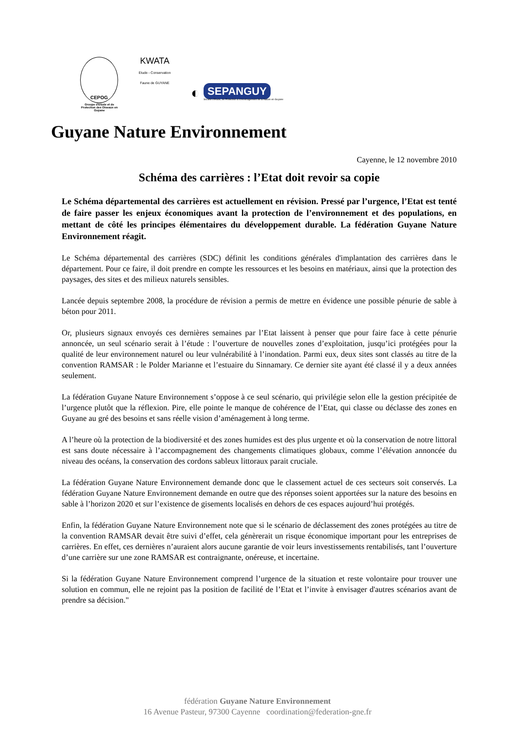CEPOG
Groupe d'Etude et de Protection des Oiseaux en Guyane
KWATA
Etude - Conservation
Faune de GUYANE
◐
SEPANGUY
Société d'Etude, de Protection & d'Aménagement de la Nature en Guyane
Guyane Nature Environnement
Cayenne, le 12 novembre 2010
Schéma des carrières : l’Etat doit revoir sa copie
Le Schéma départemental des carrières est actuellement en révision. Pressé par l’urgence, l’Etat est tenté de faire passer les enjeux économiques avant la protection de l’environnement et des populations, en mettant de côté les principes élémentaires du développement durable. La fédération Guyane Nature Environnement réagit.
Le Schéma départemental des carrières (SDC) définit les conditions générales d'implantation des carrières dans le département. Pour ce faire, il doit prendre en compte les ressources et les besoins en matériaux, ainsi que la protection des paysages, des sites et des milieux naturels sensibles.
Lancée depuis septembre 2008, la procédure de révision a permis de mettre en évidence une possible pénurie de sable à béton pour 2011.
Or, plusieurs signaux envoyés ces dernières semaines par l’Etat laissent à penser que pour faire face à cette pénurie annoncée, un seul scénario serait à l’étude : l’ouverture de nouvelles zones d’exploitation, jusqu’ici protégées pour la qualité de leur environnement naturel ou leur vulnérabilité à l’inondation. Parmi eux, deux sites sont classés au titre de la convention RAMSAR : le Polder Marianne et l’estuaire du Sinnamary. Ce dernier site ayant été classé il y a deux années seulement.
La fédération Guyane Nature Environnement s’oppose à ce seul scénario, qui privilégie selon elle la gestion précipitée de l’urgence plutôt que la réflexion. Pire, elle pointe le manque de cohérence de l’Etat, qui classe ou déclasse des zones en Guyane au gré des besoins et sans réelle vision d’aménagement à long terme.
A l’heure où la protection de la biodiversité et des zones humides est des plus urgente et où la conservation de notre littoral est sans doute nécessaire à l’accompagnement des changements climatiques globaux, comme l’élévation annoncée du niveau des océans, la conservation des cordons sableux littoraux parait cruciale.
La fédération Guyane Nature Environnement demande donc que le classement actuel de ces secteurs soit conservés. La fédération Guyane Nature Environnement demande en outre que des réponses soient apportées sur la nature des besoins en sable à l’horizon 2020 et sur l’existence de gisements localisés en dehors de ces espaces aujourd’hui protégés.
Enfin, la fédération Guyane Nature Environnement note que si le scénario de déclassement des zones protégées au titre de la convention RAMSAR devait être suivi d’effet, cela génèrerait un risque économique important pour les entreprises de carrières. En effet, ces dernières n’auraient alors aucune garantie de voir leurs investissements rentabilisés, tant l’ouverture d’une carrière sur une zone RAMSAR est contraignante, onéreuse, et incertaine.
Si la fédération Guyane Nature Environnement comprend l’urgence de la situation et reste volontaire pour trouver une solution en commun, elle ne rejoint pas la position de facilité de l’Etat et l’invite à envisager d'autres scénarios avant de prendre sa décision."
fédération Guyane Nature Environnement
16 Avenue Pasteur, 97300 Cayenne coordination@federation-gne.fr